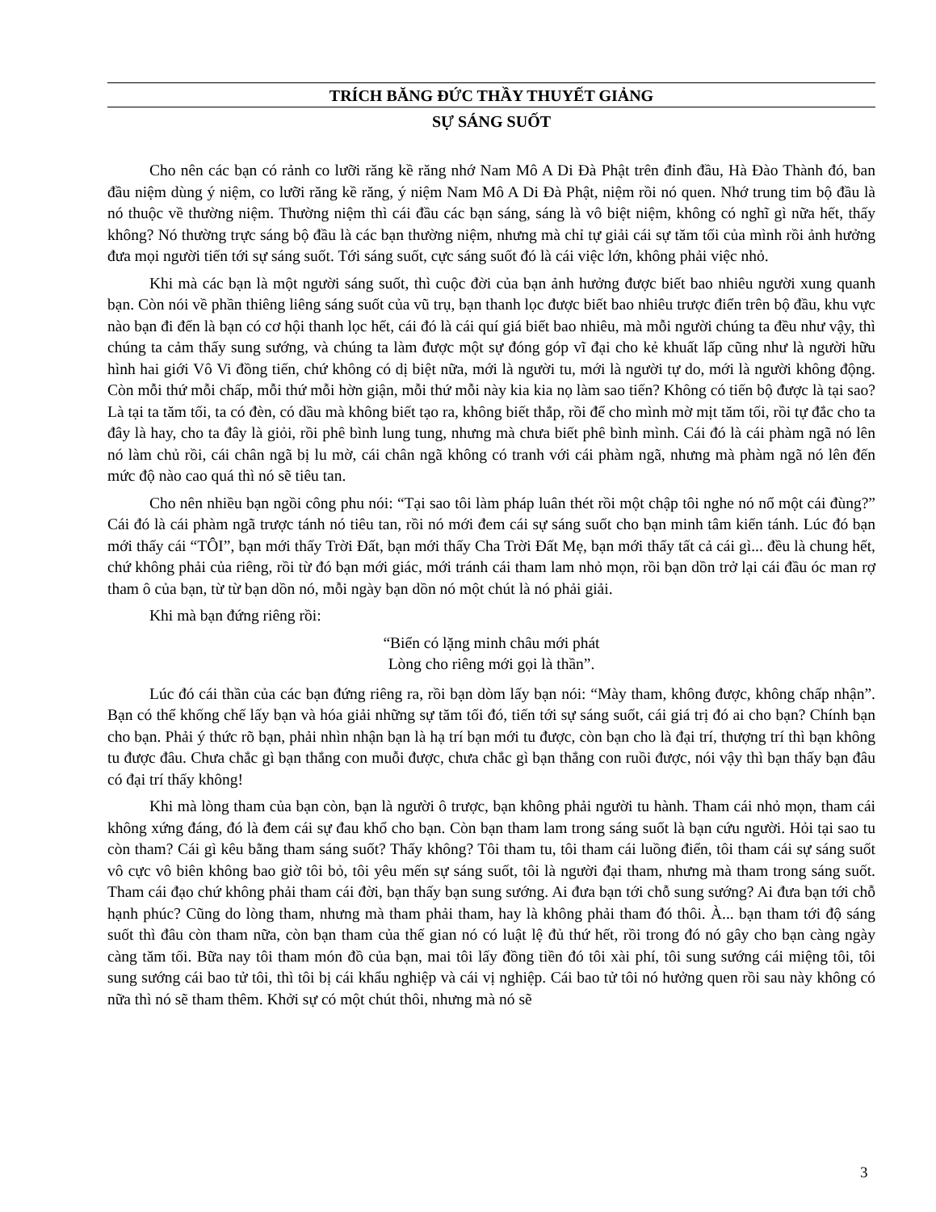TRÍCH BĂNG ĐỨC THẦY THUYẾT GIẢNG
SỰ SÁNG SUỐT
Cho nên các bạn có rảnh co lưỡi răng kề răng nhớ Nam Mô A Di Đà Phật trên đỉnh đầu, Hà Đào Thành đó, ban đầu niệm dùng ý niệm, co lưỡi răng kề răng, ý niệm Nam Mô A Di Đà Phật, niệm rồi nó quen. Nhớ trung tim bộ đầu là nó thuộc về thường niệm. Thường niệm thì cái đầu các bạn sáng, sáng là vô biệt niệm, không có nghĩ gì nữa hết, thấy không? Nó thường trực sáng bộ đầu là các bạn thường niệm, nhưng mà chỉ tự giải cái sự tăm tối của mình rồi ảnh hưởng đưa mọi người tiến tới sự sáng suốt. Tới sáng suốt, cực sáng suốt đó là cái việc lớn, không phải việc nhỏ.
Khi mà các bạn là một người sáng suốt, thì cuộc đời của bạn ảnh hưởng được biết bao nhiêu người xung quanh bạn. Còn nói về phần thiêng liêng sáng suốt của vũ trụ, bạn thanh lọc được biết bao nhiêu trược điển trên bộ đầu, khu vực nào bạn đi đến là bạn có cơ hội thanh lọc hết, cái đó là cái quí giá biết bao nhiêu, mà mỗi người chúng ta đều như vậy, thì chúng ta cảm thấy sung sướng, và chúng ta làm được một sự đóng góp vĩ đại cho kẻ khuất lấp cũng như là người hữu hình hai giới Vô Vi đồng tiến, chứ không có dị biệt nữa, mới là người tu, mới là người tự do, mới là người không động. Còn mỗi thứ mỗi chấp, mỗi thứ mỗi hờn giận, mỗi thứ mỗi này kia kia nọ làm sao tiến? Không có tiến bộ được là tại sao? Là tại ta tăm tối, ta có đèn, có dầu mà không biết tạo ra, không biết thắp, rồi để cho mình mờ mịt tăm tối, rồi tự đắc cho ta đây là hay, cho ta đây là giỏi, rồi phê bình lung tung, nhưng mà chưa biết phê bình mình. Cái đó là cái phàm ngã nó lên nó làm chủ rồi, cái chân ngã bị lu mờ, cái chân ngã không có tranh với cái phàm ngã, nhưng mà phàm ngã nó lên đến mức độ nào cao quá thì nó sẽ tiêu tan.
Cho nên nhiều bạn ngồi công phu nói: “Tại sao tôi làm pháp luân thét rồi một chập tôi nghe nó nổ một cái đùng?” Cái đó là cái phàm ngã trược tánh nó tiêu tan, rồi nó mới đem cái sự sáng suốt cho bạn minh tâm kiến tánh. Lúc đó bạn mới thấy cái “TÔI”, bạn mới thấy Trời Đất, bạn mới thấy Cha Trời Đất Mẹ, bạn mới thấy tất cả cái gì... đều là chung hết, chứ không phải của riêng, rồi từ đó bạn mới giác, mới tránh cái tham lam nhỏ mọn, rồi bạn dồn trở lại cái đầu óc man rợ tham ô của bạn, từ từ bạn dồn nó, mỗi ngày bạn dồn nó một chút là nó phải giải.
Khi mà bạn đứng riêng rồi:
“Biển có lặng minh châu mới phát
Lòng cho riêng mới gọi là thần”.
Lúc đó cái thần của các bạn đứng riêng ra, rồi bạn dòm lấy bạn nói: “Mày tham, không được, không chấp nhận”. Bạn có thể khống chế lấy bạn và hóa giải những sự tăm tối đó, tiến tới sự sáng suốt, cái giá trị đó ai cho bạn? Chính bạn cho bạn. Phải ý thức rõ bạn, phải nhìn nhận bạn là hạ trí bạn mới tu được, còn bạn cho là đại trí, thượng trí thì bạn không tu được đâu. Chưa chắc gì bạn thắng con muỗi được, chưa chắc gì bạn thắng con ruồi được, nói vậy thì bạn thấy bạn đâu có đại trí thấy không!
Khi mà lòng tham của bạn còn, bạn là người ô trược, bạn không phải người tu hành. Tham cái nhỏ mọn, tham cái không xứng đáng, đó là đem cái sự đau khổ cho bạn. Còn bạn tham lam trong sáng suốt là bạn cứu người. Hỏi tại sao tu còn tham? Cái gì kêu bằng tham sáng suốt? Thấy không? Tôi tham tu, tôi tham cái luồng điển, tôi tham cái sự sáng suốt vô cực vô biên không bao giờ tôi bỏ, tôi yêu mến sự sáng suốt, tôi là người đại tham, nhưng mà tham trong sáng suốt. Tham cái đạo chứ không phải tham cái đời, bạn thấy bạn sung sướng. Ai đưa bạn tới chỗ sung sướng? Ai đưa bạn tới chỗ hạnh phúc? Cũng do lòng tham, nhưng mà tham phải tham, hay là không phải tham đó thôi. À... bạn tham tới độ sáng suốt thì đâu còn tham nữa, còn bạn tham của thế gian nó có luật lệ đủ thứ hết, rồi trong đó nó gây cho bạn càng ngày càng tăm tối. Bữa nay tôi tham món đồ của bạn, mai tôi lấy đồng tiền đó tôi xài phí, tôi sung sướng cái miệng tôi, tôi sung sướng cái bao tử tôi, thì tôi bị cái khẩu nghiệp và cái vị nghiệp. Cái bao tử tôi nó hưởng quen rồi sau này không có nữa thì nó sẽ tham thêm. Khởi sự có một chút thôi, nhưng mà nó sẽ
3